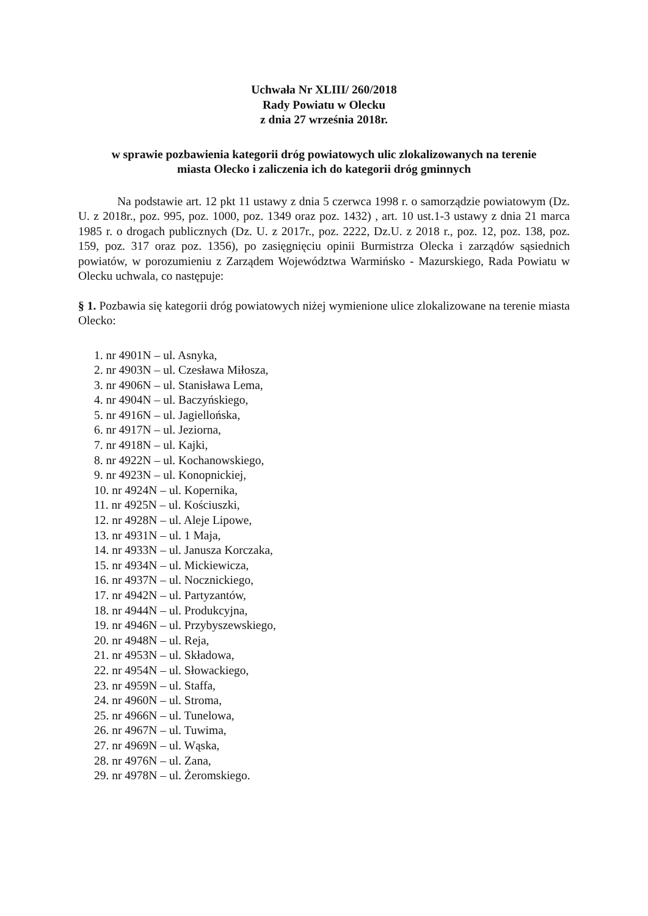Uchwała Nr XLIII/ 260/2018
Rady Powiatu w Olecku
z dnia 27 września 2018r.
w sprawie pozbawienia kategorii dróg powiatowych ulic zlokalizowanych na terenie
miasta Olecko i zaliczenia ich do kategorii dróg gminnych
Na podstawie art. 12 pkt 11 ustawy z dnia 5 czerwca 1998 r. o samorządzie powiatowym (Dz. U. z 2018r., poz. 995, poz. 1000, poz. 1349 oraz poz. 1432) , art. 10 ust.1-3 ustawy z dnia 21 marca 1985 r. o drogach publicznych (Dz. U. z 2017r., poz. 2222, Dz.U. z 2018 r., poz. 12, poz. 138, poz. 159, poz. 317 oraz poz. 1356), po zasięgnięciu opinii Burmistrza Olecka i zarządów sąsiednich powiatów, w porozumieniu z Zarządem Województwa Warmińsko - Mazurskiego, Rada Powiatu w Olecku uchwala, co następuje:
§ 1. Pozbawia się kategorii dróg powiatowych niżej wymienione ulice zlokalizowane na terenie miasta Olecko:
1. nr 4901N – ul. Asnyka,
2. nr 4903N – ul. Czesława Miłosza,
3. nr 4906N – ul. Stanisława Lema,
4. nr 4904N – ul. Baczyńskiego,
5. nr 4916N – ul. Jagiellońska,
6. nr 4917N – ul. Jeziorna,
7. nr 4918N – ul. Kajki,
8. nr 4922N – ul. Kochanowskiego,
9. nr 4923N – ul. Konopnickiej,
10. nr 4924N – ul. Kopernika,
11. nr 4925N – ul. Kościuszki,
12. nr 4928N – ul. Aleje Lipowe,
13. nr 4931N – ul. 1 Maja,
14. nr 4933N – ul. Janusza Korczaka,
15. nr 4934N – ul. Mickiewicza,
16. nr 4937N – ul. Nocznickiego,
17. nr 4942N – ul. Partyzantów,
18. nr 4944N – ul. Produkcyjna,
19. nr 4946N – ul. Przybyszewskiego,
20. nr 4948N – ul. Reja,
21. nr 4953N – ul. Składowa,
22. nr 4954N – ul. Słowackiego,
23. nr 4959N – ul. Staffa,
24. nr 4960N – ul. Stroma,
25. nr 4966N – ul. Tunelowa,
26. nr 4967N – ul. Tuwima,
27. nr 4969N – ul. Wąska,
28. nr 4976N – ul. Zana,
29. nr 4978N – ul. Żeromskiego.